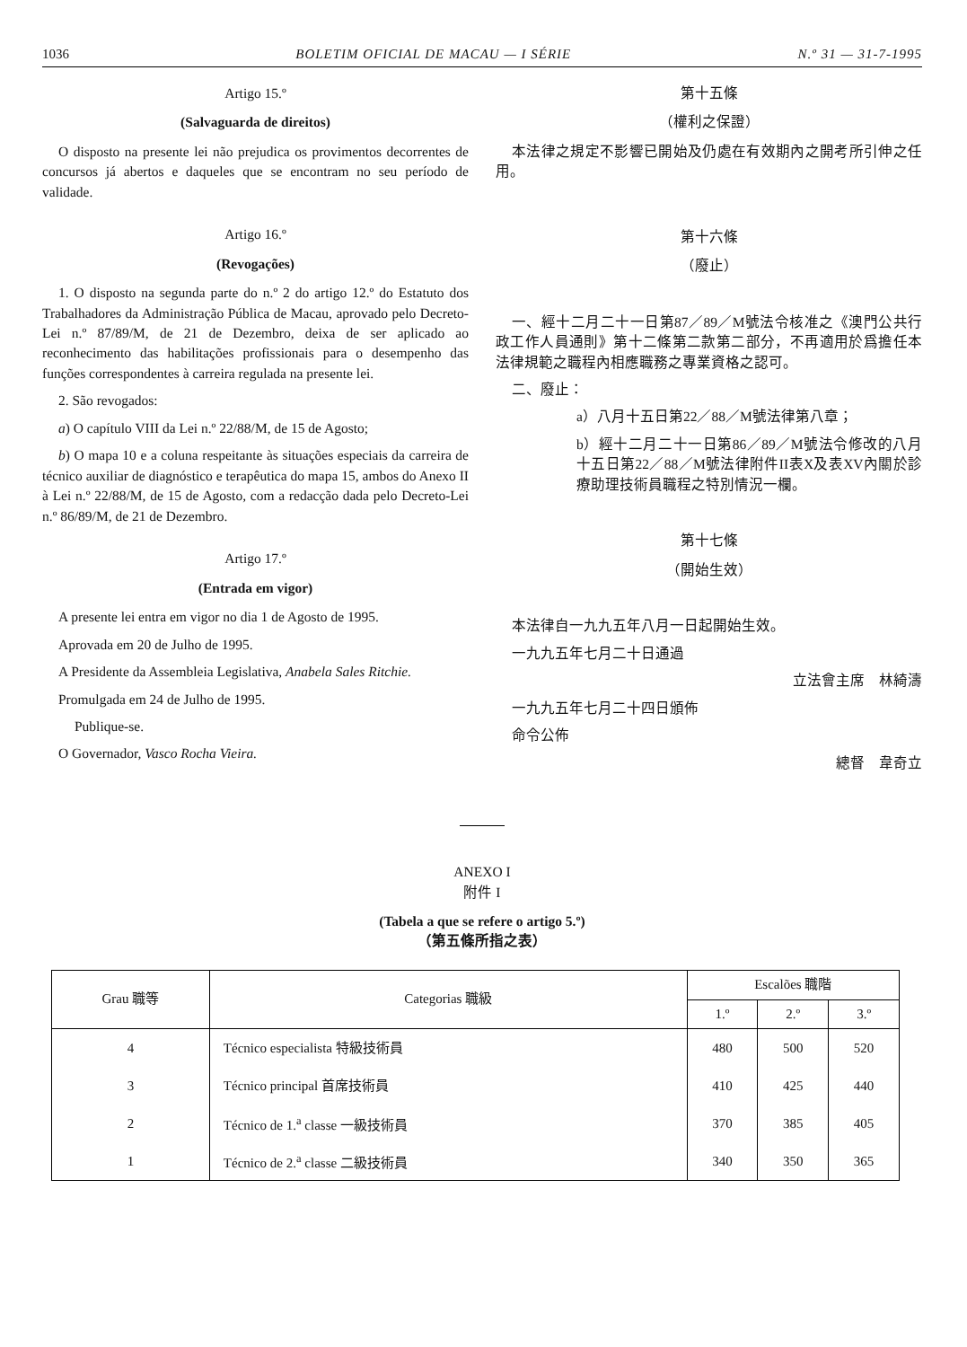1036 BOLETIM OFICIAL DE MACAU — I SÉRIE N.º 31 — 31-7-1995
Artigo 15.º
(Salvaguarda de direitos)
O disposto na presente lei não prejudica os provimentos decorrentes de concursos já abertos e daqueles que se encontram no seu período de validade.
Artigo 16.º
(Revogações)
1. O disposto na segunda parte do n.º 2 do artigo 12.º do Estatuto dos Trabalhadores da Administração Pública de Macau, aprovado pelo Decreto-Lei n.º 87/89/M, de 21 de Dezembro, deixa de ser aplicado ao reconhecimento das habilitações profissionais para o desempenho das funções correspondentes à carreira regulada na presente lei.
2. São revogados:
a) O capítulo VIII da Lei n.º 22/88/M, de 15 de Agosto;
b) O mapa 10 e a coluna respeitante às situações especiais da carreira de técnico auxiliar de diagnóstico e terapêutica do mapa 15, ambos do Anexo II à Lei n.º 22/88/M, de 15 de Agosto, com a redacção dada pelo Decreto-Lei n.º 86/89/M, de 21 de Dezembro.
Artigo 17.º
(Entrada em vigor)
A presente lei entra em vigor no dia 1 de Agosto de 1995.
Aprovada em 20 de Julho de 1995.
A Presidente da Assembleia Legislativa, Anabela Sales Ritchie.
Promulgada em 24 de Julho de 1995.
Publique-se.
O Governador, Vasco Rocha Vieira.
第十五條
（權利之保證）
本法律之規定不影響已開始及仍處在有效期內之開考所引伸之任用。
第十六條
（廢止）
一、經十二月二十一日第87／89／M號法令核准之《澳門公共行政工作人員通則》第十二條第二款第二部分，不再適用於爲擔任本法律規範之職程內相應職務之專業資格之認可。
二、廢止：
a）八月十五日第22／88／M號法律第八章；
b）經十二月二十一日第86／89／M號法令修改的八月十五日第22／88／M號法律附件II表X及表XV內關於診療助理技術員職程之特別情況一欄。
第十七條
（開始生效）
本法律自一九九五年八月一日起開始生效。
一九九五年七月二十日通過
立法會主席　林綺濤
一九九五年七月二十四日頒佈
命令公佈
總督　韋奇立
ANEXO I
附件 I
(Tabela a que se refere o artigo 5.º)
（第五條所指之表）
| Grau 職等 | Categorias 職級 | Escalões 職階 | | |
| --- | --- | --- | --- | --- |
| | | 1.º | 2.º | 3.º |
| 4 | Técnico especialista 特級技術員 | 480 | 500 | 520 |
| 3 | Técnico principal 首席技術員 | 410 | 425 | 440 |
| 2 | Técnico de 1.<sup>a</sup> classe 一級技術員 | 370 | 385 | 405 |
| 1 | Técnico de 2.<sup>a</sup> classe 二級技術員 | 340 | 350 | 365 |